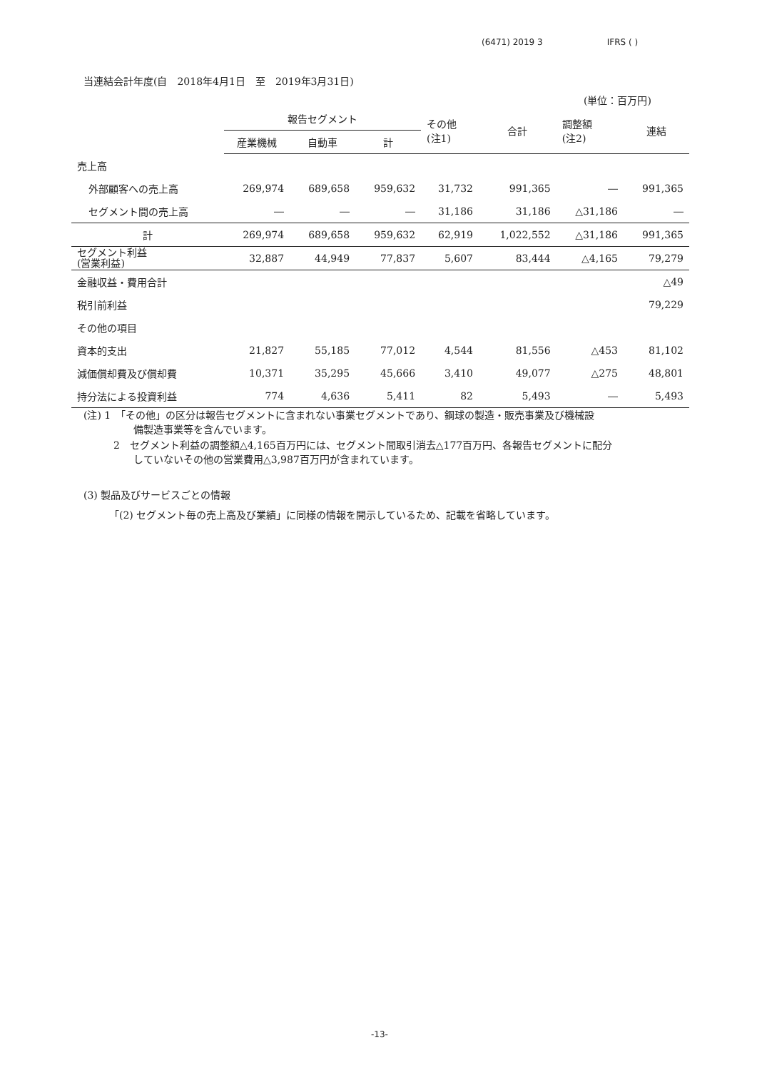(6471) 2019 3 IFRS ( )
当連結会計年度(自　2018年4月1日　至　2019年3月31日)
(単位：百万円)
| | 報告セグメント | | | その他 (注1) | 合計 | 調整額 (注2) | 連結 |
| --- | --- | --- | --- | --- | --- | --- | --- |
| | 産業機械 | 自動車 | 計 | | | | |
| 売上高 | | | | | | | |
| 外部顧客への売上高 | 269,974 | 689,658 | 959,632 | 31,732 | 991,365 | ― | 991,365 |
| セグメント間の売上高 | ― | ― | ― | 31,186 | 31,186 | △31,186 | ― |
| 計 | 269,974 | 689,658 | 959,632 | 62,919 | 1,022,552 | △31,186 | 991,365 |
| セグメント利益 (営業利益) | 32,887 | 44,949 | 77,837 | 5,607 | 83,444 | △4,165 | 79,279 |
| 金融収益・費用合計 | | | | | | | △49 |
| 税引前利益 | | | | | | | 79,229 |
| その他の項目 | | | | | | | |
| 資本的支出 | 21,827 | 55,185 | 77,012 | 4,544 | 81,556 | △453 | 81,102 |
| 減価償却費及び償却費 | 10,371 | 35,295 | 45,666 | 3,410 | 49,077 | △275 | 48,801 |
| 持分法による投資利益 | 774 | 4,636 | 5,411 | 82 | 5,493 | ― | 5,493 |
(注) 1　「その他」の区分は報告セグメントに含まれない事業セグメントであり、鋼球の製造・販売事業及び機械設
備製造事業等を含んでいます。
2　セグメント利益の調整額△4,165百万円には、セグメント間取引消去△177百万円、各報告セグメントに配分
していないその他の営業費用△3,987百万円が含まれています。
(3) 製品及びサービスごとの情報
「(2) セグメント毎の売上高及び業績」に同様の情報を開示しているため、記載を省略しています。
-13-